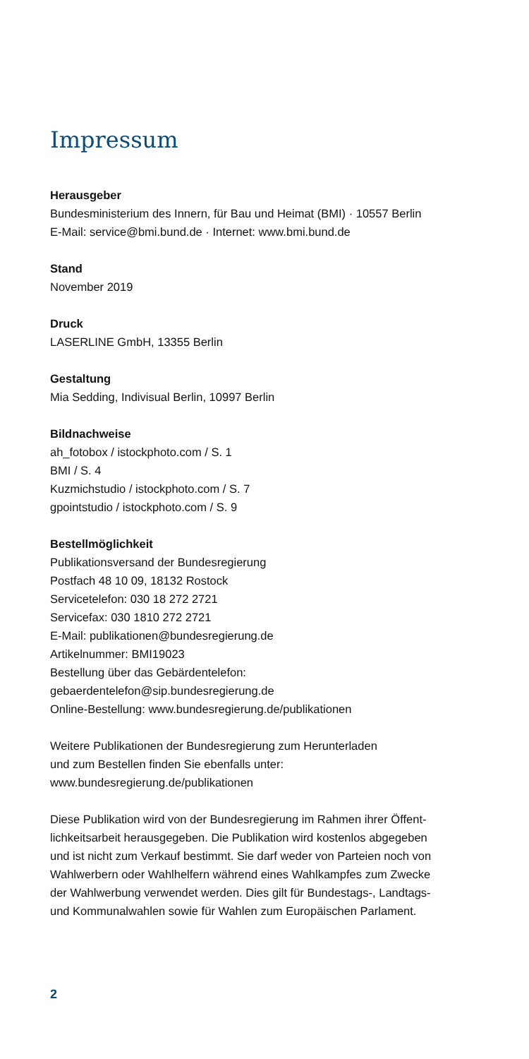Impressum
Herausgeber
Bundesministerium des Innern, für Bau und Heimat (BMI) · 10557 Berlin
E-Mail: service@bmi.bund.de · Internet: www.bmi.bund.de
Stand
November 2019
Druck
LASERLINE GmbH, 13355 Berlin
Gestaltung
Mia Sedding, Indivisual Berlin, 10997 Berlin
Bildnachweise
ah_fotobox / istockphoto.com / S. 1
BMI / S. 4
Kuzmichstudio / istockphoto.com / S. 7
gpointstudio / istockphoto.com / S. 9
Bestellmöglichkeit
Publikationsversand der Bundesregierung
Postfach 48 10 09, 18132 Rostock
Servicetelefon: 030 18 272 2721
Servicefax: 030 1810 272 2721
E-Mail: publikationen@bundesregierung.de
Artikelnummer: BMI19023
Bestellung über das Gebärdentelefon:
gebaerdentelefon@sip.bundesregierung.de
Online-Bestellung: www.bundesregierung.de/publikationen
Weitere Publikationen der Bundesregierung zum Herunterladen
und zum Bestellen finden Sie ebenfalls unter:
www.bundesregierung.de/publikationen
Diese Publikation wird von der Bundesregierung im Rahmen ihrer Öffent-
lichkeitsarbeit herausgegeben. Die Publikation wird kostenlos abgegeben
und ist nicht zum Verkauf bestimmt. Sie darf weder von Parteien noch von
Wahlwerbern oder Wahlhelfern während eines Wahlkampfes zum Zwecke
der Wahlwerbung verwendet werden. Dies gilt für Bundestags-, Landtags-
und Kommunalwahlen sowie für Wahlen zum Europäischen Parlament.
2